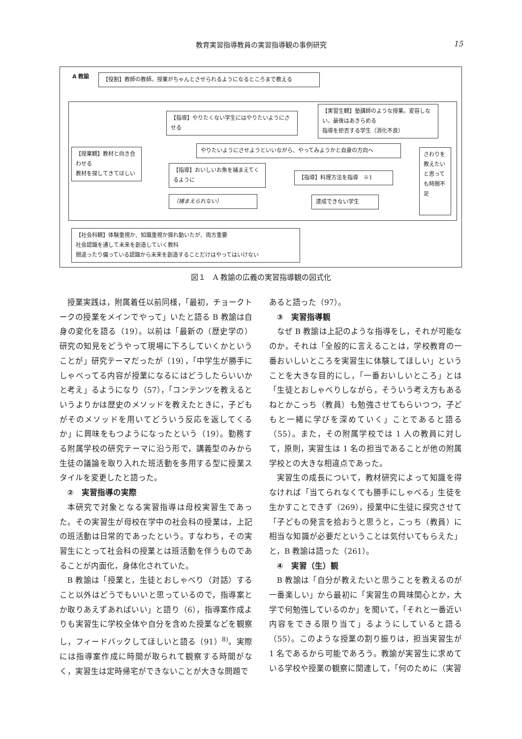教育実習指導教員の実習指導観の事例研究
15
A 教諭 【役割】教師の教師。授業がちゃんとさせられるようになるところまで教える
【授業観】教材と向き合わせる
教材を探してきてほしい
【指導】やりたくない学生にはやりたいようにさせる
【実習生観】塾講師のような授業。変容しない。最後はあきらめる
指導を拒否する学生（消化不良）
やりたいようにさせようといいながら、やってみようかと自身の方向へ
【指導】おいしいお魚を捕まえてくるように
【指導】料理方法を指導　※1
（捕まえられない） 達成できない学生
さわりを教えたいと思っても時間不足
【社会科観】体験重視か、知識重視か揺れ動いたが、両方重要
社会認識を通して未来を創造していく教科
間違ったり偏っている認識から未来を創造することだけはやってはいけない
図１　A 教諭の広義の実習指導観の図式化
授業実践は，附属着任以前同様，「最初，チョークトークの授業をメインでやって」いたと語る B 教諭は自身の変化を語る（19）。以前は「最新の（歴史学の）研究の知見をどうやって現場に下ろしていくかということが」研究テーマだったが（19），「中学生が勝手にしゃべってる内容が授業になるにはどうしたらいいかと考え」るようになり（57），「コンテンツを教えるというよりかは歴史のメソッドを教えたときに，子どもがそのメソッドを用いてどういう反応を返してくるか」に興味をもつようになったという（19）。勤務する附属学校の研究テーマに沿う形で，講義型のみから生徒の議論を取り入れた班活動を多用する型に授業スタイルを変更したと語った。
②　実習指導の実際
本研究で対象となる実習指導は母校実習生であった。その実習生が母校在学中の社会科の授業は，上記の班活動は日常的であったという。すなわち，その実習生にとって社会科の授業とは班活動を伴うものであることが内面化，身体化されていた。
B 教諭は「授業と，生徒とおしゃべり（対話）すること以外はどうでもいいと思っているので，指導案とか取りあえずあればいい」と語り（6），指導案作成よりも実習生に学校全体や自分を含めた授業などを観察し，フィードバックしてほしいと語る（91）<sup>8)</sup>。実際には指導案作成に時間が取られて観察する時間がなく，実習生は定時帰宅ができないことが大きな問題で
あると語った（97）。
③　実習指導観
なぜ B 教諭は上記のような指導をし，それが可能なのか。それは「全般的に言えることは，学校教育の一番おいしいところを実習生に体験してほしい」ということを大きな目的にし，「一番おいしいところ」とは「生徒とおしゃべりしながら，そういう考え方もあるねとかこっち（教員）も勉強させてもらいつつ，子どもと一緒に学びを深めていく」ことであると語る（55）。また，その附属学校では 1 人の教員に対して，原則，実習生は 1 名の担当であることが他の附属学校との大きな相違点であった。
実習生の成長について，教材研究によって知識を得なければ「当てられなくても勝手にしゃべる」生徒を生かすことできず（269），授業中に生徒に探究させて「子どもの発言を拾おうと思うと，こっち（教員）に相当な知識が必要だということは気付いてもらえた」と，B 教諭は語った（261）。
④　実習（生）観
B 教諭は「自分が教えたいと思うことを教えるのが一番楽しい」から最初に「実習生の興味関心とか，大学で何勉強しているのか」を聞いて，「それと一番近い内容をできる限り当て」るようにしていると語る（55）。このような授業の割り振りは，担当実習生が 1 名であるから可能であろう。教諭が実習生に求めている学校や授業の観察に関連して，「何のために（実習